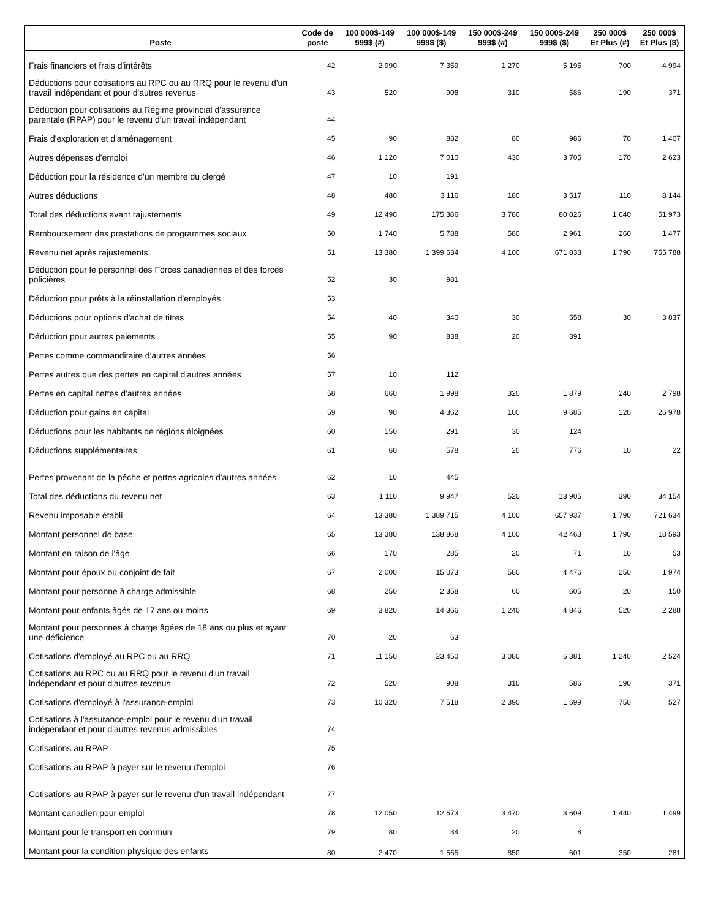| Poste | Code de poste | 100 000$-149 999$ (#) | 100 000$-149 999$ ($) | 150 000$-249 999$ (#) | 150 000$-249 999$ ($) | 250 000$ Et Plus (#) | 250 000$ Et Plus ($) |
| --- | --- | --- | --- | --- | --- | --- | --- |
| Frais financiers et frais d'intérêts | 42 | 2 990 | 7 359 | 1 270 | 5 195 | 700 | 4 994 |
| Déductions pour cotisations au RPC ou au RRQ pour le revenu d'un travail indépendant et pour d'autres revenus | 43 | 520 | 908 | 310 | 586 | 190 | 371 |
| Déduction pour cotisations au Régime provincial d'assurance parentale (RPAP) pour le revenu d'un travail indépendant | 44 | | | | | | |
| Frais d'exploration et d'aménagement | 45 | 90 | 882 | 80 | 986 | 70 | 1 407 |
| Autres dépenses d'emploi | 46 | 1 120 | 7 010 | 430 | 3 705 | 170 | 2 623 |
| Déduction pour la résidence d'un membre du clergé | 47 | 10 | 191 | | | | |
| Autres déductions | 48 | 480 | 3 116 | 180 | 3 517 | 110 | 8 144 |
| Total des déductions avant rajustements | 49 | 12 490 | 175 386 | 3 780 | 80 026 | 1 640 | 51 973 |
| Remboursement des prestations de programmes sociaux | 50 | 1 740 | 5 788 | 580 | 2 961 | 260 | 1 477 |
| Revenu net après rajustements | 51 | 13 380 | 1 399 634 | 4 100 | 671 833 | 1 790 | 755 788 |
| Déduction pour le personnel des Forces canadiennes et des forces policières | 52 | 30 | 981 | | | | |
| Déduction pour prêts à la réinstallation d'employés | 53 | | | | | | |
| Déductions pour options d'achat de titres | 54 | 40 | 340 | 30 | 558 | 30 | 3 837 |
| Déduction pour autres paiements | 55 | 90 | 838 | 20 | 391 | | |
| Pertes comme commanditaire d'autres années | 56 | | | | | | |
| Pertes autres que des pertes en capital d'autres années | 57 | 10 | 112 | | | | |
| Pertes en capital nettes d'autres années | 58 | 660 | 1 998 | 320 | 1 879 | 240 | 2 798 |
| Déduction pour gains en capital | 59 | 90 | 4 362 | 100 | 9 685 | 120 | 26 978 |
| Déductions pour les habitants de régions éloignées | 60 | 150 | 291 | 30 | 124 | | |
| Déductions supplémentaires | 61 | 60 | 578 | 20 | 776 | 10 | 22 |
| Pertes provenant de la pêche et pertes agricoles d'autres années | 62 | 10 | 445 | | | | |
| Total des déductions du revenu net | 63 | 1 110 | 9 947 | 520 | 13 905 | 390 | 34 154 |
| Revenu imposable établi | 64 | 13 380 | 1 389 715 | 4 100 | 657 937 | 1 790 | 721 634 |
| Montant personnel de base | 65 | 13 380 | 138 868 | 4 100 | 42 463 | 1 790 | 18 593 |
| Montant en raison de l'âge | 66 | 170 | 285 | 20 | 71 | 10 | 53 |
| Montant pour époux ou conjoint de fait | 67 | 2 000 | 15 073 | 580 | 4 476 | 250 | 1 974 |
| Montant pour personne à charge admissible | 68 | 250 | 2 358 | 60 | 605 | 20 | 150 |
| Montant pour enfants âgés de 17 ans ou moins | 69 | 3 820 | 14 366 | 1 240 | 4 846 | 520 | 2 288 |
| Montant pour personnes à charge âgées de 18 ans ou plus et ayant une déficience | 70 | 20 | 63 | | | | |
| Cotisations d'employé au RPC ou au RRQ | 71 | 11 150 | 23 450 | 3 080 | 6 381 | 1 240 | 2 524 |
| Cotisations au RPC ou au RRQ pour le revenu d'un travail indépendant et pour d'autres revenus | 72 | 520 | 908 | 310 | 586 | 190 | 371 |
| Cotisations d'employé à l'assurance-emploi | 73 | 10 320 | 7 518 | 2 390 | 1 699 | 750 | 527 |
| Cotisations à l'assurance-emploi pour le revenu d'un travail indépendant et pour d'autres revenus admissibles | 74 | | | | | | |
| Cotisations au RPAP | 75 | | | | | | |
| Cotisations au RPAP à payer sur le revenu d'emploi | 76 | | | | | | |
| Cotisations au RPAP à payer sur le revenu d'un travail indépendant | 77 | | | | | | |
| Montant canadien pour emploi | 78 | 12 050 | 12 573 | 3 470 | 3 609 | 1 440 | 1 499 |
| Montant pour le transport en commun | 79 | 80 | 34 | 20 | 8 | | |
| Montant pour la condition physique des enfants | 80 | 2 470 | 1 565 | 850 | 601 | 350 | 281 |